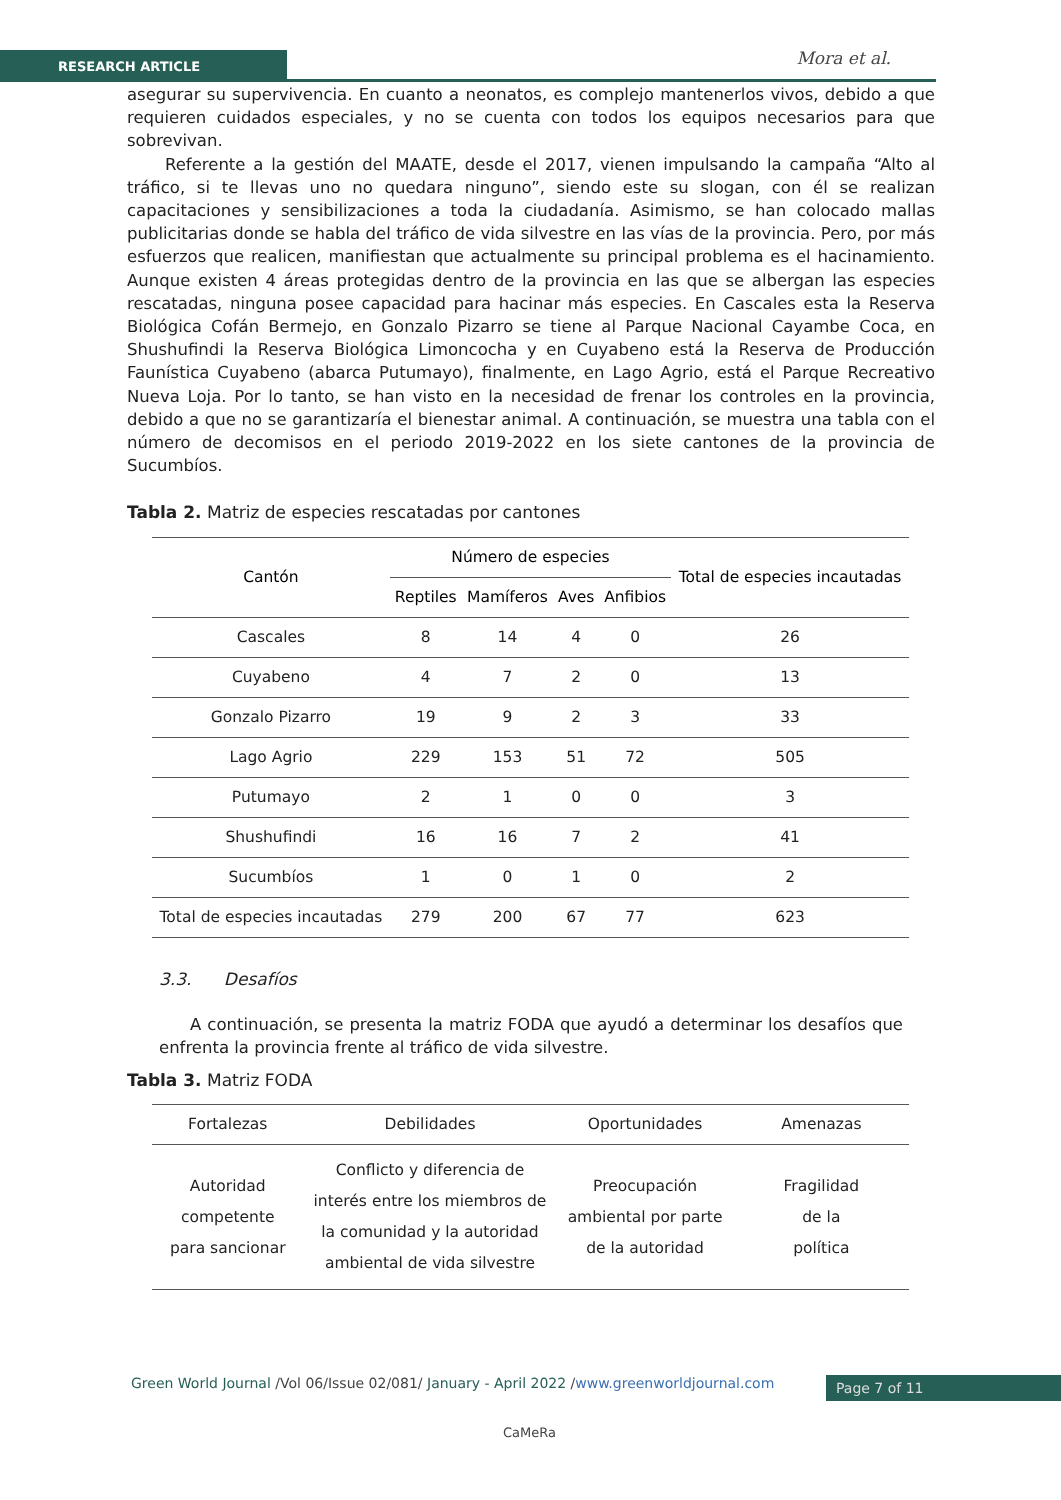RESEARCH ARTICLE Mora et al.
asegurar su supervivencia. En cuanto a neonatos, es complejo mantenerlos vivos, debido a que requieren cuidados especiales, y no se cuenta con todos los equipos necesarios para que sobrevivan.
Referente a la gestión del MAATE, desde el 2017, vienen impulsando la campaña “Alto al tráfico, si te llevas uno no quedara ninguno”, siendo este su slogan, con él se realizan capacitaciones y sensibilizaciones a toda la ciudadanía. Asimismo, se han colocado mallas publicitarias donde se habla del tráfico de vida silvestre en las vías de la provincia. Pero, por más esfuerzos que realicen, manifiestan que actualmente su principal problema es el hacinamiento. Aunque existen 4 áreas protegidas dentro de la provincia en las que se albergan las especies rescatadas, ninguna posee capacidad para hacinar más especies. En Cascales esta la Reserva Biológica Cofán Bermejo, en Gonzalo Pizarro se tiene al Parque Nacional Cayambe Coca, en Shushufindi la Reserva Biológica Limoncocha y en Cuyabeno está la Reserva de Producción Faunística Cuyabeno (abarca Putumayo), finalmente, en Lago Agrio, está el Parque Recreativo Nueva Loja. Por lo tanto, se han visto en la necesidad de frenar los controles en la provincia, debido a que no se garantizaría el bienestar animal. A continuación, se muestra una tabla con el número de decomisos en el periodo 2019-2022 en los siete cantones de la provincia de Sucumbíos.
Tabla 2. Matriz de especies rescatadas por cantones
| Cantón | Número de especies | | | | Total de especies incautadas |
| --- | --- | --- | --- | --- | --- |
| | Reptiles | Mamíferos | Aves | Anfibios | |
| Cascales | 8 | 14 | 4 | 0 | 26 |
| Cuyabeno | 4 | 7 | 2 | 0 | 13 |
| Gonzalo Pizarro | 19 | 9 | 2 | 3 | 33 |
| Lago Agrio | 229 | 153 | 51 | 72 | 505 |
| Putumayo | 2 | 1 | 0 | 0 | 3 |
| Shushufindi | 16 | 16 | 7 | 2 | 41 |
| Sucumbíos | 1 | 0 | 1 | 0 | 2 |
| Total de especies incautadas | 279 | 200 | 67 | 77 | 623 |
3.3. Desafíos
A continuación, se presenta la matriz FODA que ayudó a determinar los desafíos que enfrenta la provincia frente al tráfico de vida silvestre.
Tabla 3. Matriz FODA
| Fortalezas | Debilidades | Oportunidades | Amenazas |
| --- | --- | --- | --- |
| Autoridad competente para sancionar | Conflicto y diferencia de interés entre los miembros de la comunidad y la autoridad ambiental de vida silvestre | Preocupación ambiental por parte de la autoridad | Fragilidad de la política |
Green World Journal /Vol 06/Issue 02/081/ January - April 2022 /www.greenworldjournal.com
Page 7 of 11
CaMeRa